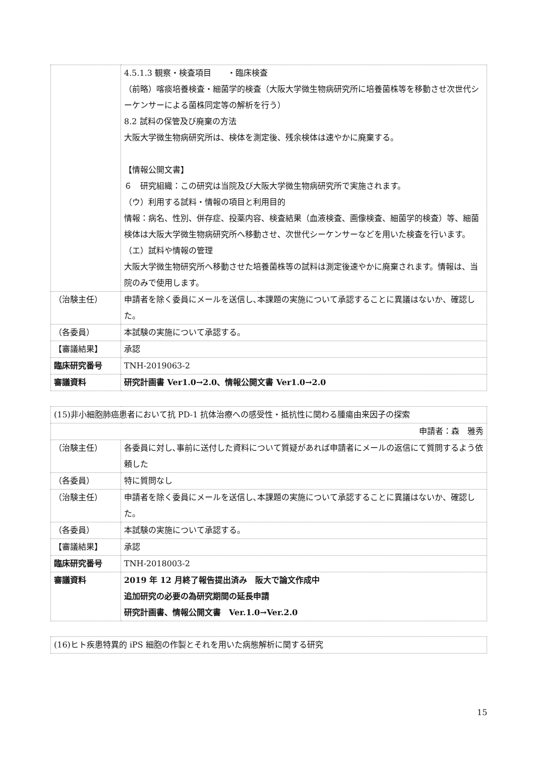| | 4.5.1.3 観察・検査項目 ・臨床検査 （前略）喀痰培養検査・細菌学的検査（大阪大学微生物病研究所に培養菌株等を移動させ次世代シーケンサーによる菌株同定等の解析を行う） 8.2 試料の保管及び廃棄の方法 大阪大学微生物病研究所は、検体を測定後、残余検体は速やかに廃棄する。 【情報公開文書】 ６ 研究組織：この研究は当院及び大阪大学微生物病研究所で実施されます。 （ウ）利用する試料・情報の項目と利用目的 情報：病名、性別、併存症、投薬内容、検査結果（血液検査、画像検査、細菌学的検査）等、細菌検体は大阪大学微生物病研究所へ移動させ、次世代シーケンサーなどを用いた検査を行います。 （エ）試料や情報の管理 大阪大学微生物研究所へ移動させた培養菌株等の試料は測定後速やかに廃棄されます。情報は、当院のみで使用します。 |
| （治験主任） | 申請者を除く委員にメールを送信し､本課題の実施について承認することに異議はないか、確認した。 |
| （各委員） | 本試験の実施について承認する。 |
| 【審議結果】 | 承認 |
| 臨床研究番号 | TNH-2019063-2 |
| 審議資料 | 研究計画書 Ver1.0→2.0、情報公開文書 Ver1.0→2.0 |
| (15)非小細胞肺癌患者において抗 PD-1 抗体治療への感受性・抵抗性に関わる腫瘍由来因子の探索 | |
| 申請者：森 雅秀 | |
| （治験主任） | 各委員に対し､事前に送付した資料について質疑があれば申請者にメールの返信にて質問するよう依頼した |
| （各委員） | 特に質問なし |
| （治験主任） | 申請者を除く委員にメールを送信し､本課題の実施について承認することに異議はないか、確認した。 |
| （各委員） | 本試験の実施について承認する。 |
| 【審議結果】 | 承認 |
| 臨床研究番号 | TNH-2018003-2 |
| 審議資料 | 2019 年 12 月終了報告提出済み 阪大で論文作成中 追加研究の必要の為研究期間の延長申請 研究計画書、情報公開文書 Ver.1.0→Ver.2.0 |
| (16)ヒト疾患特異的 iPS 細胞の作製とそれを用いた病態解析に関する研究 |
15